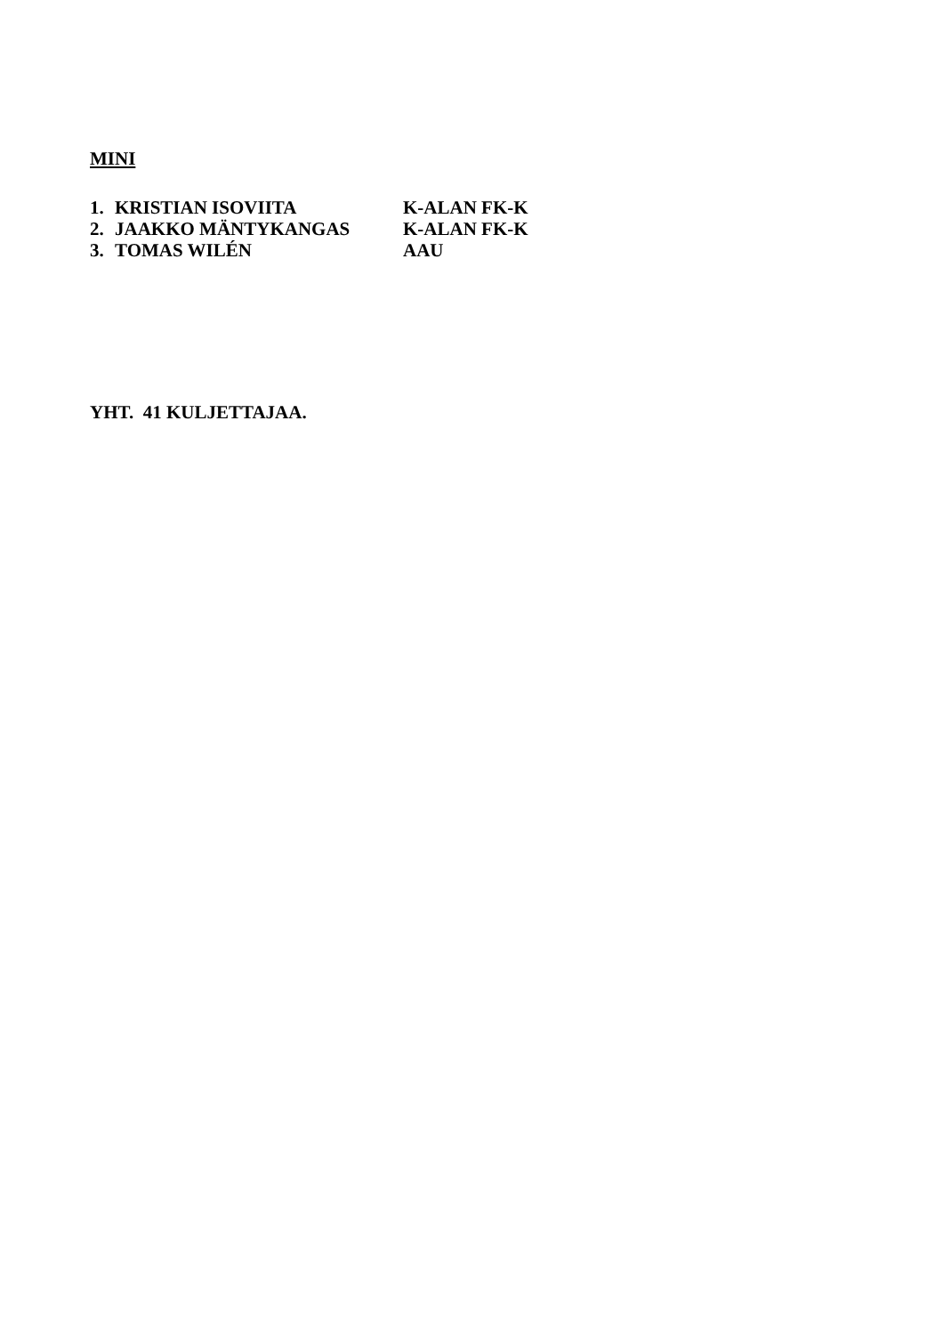MINI
| 1. | KRISTIAN ISOVIITA | K-ALAN FK-K |
| 2. | JAAKKO MÄNTYKANGAS | K-ALAN FK-K |
| 3. | TOMAS WILÉN | AAU |
YHT. 41 KULJETTAJAA.